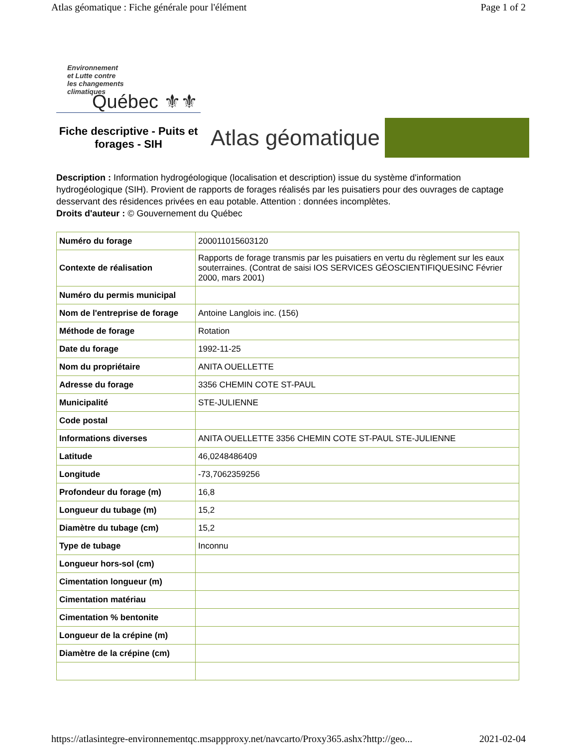Atlas géomatique : Fiche générale pour l'élément Page 1 of 2
Environnement
et Lutte contre
les changements
climatiques
Québec ⚜⚜
Fiche descriptive - Puits et forages - SIH
Atlas géomatique
Description : Information hydrogéologique (localisation et description) issue du système d'information hydrogéologique (SIH). Provient de rapports de forages réalisés par les puisatiers pour des ouvrages de captage desservant des résidences privées en eau potable. Attention : données incomplètes.
Droits d'auteur : © Gouvernement du Québec
| Numéro du forage | 200011015603120 |
| Contexte de réalisation | Rapports de forage transmis par les puisatiers en vertu du règlement sur les eaux souterraines. (Contrat de saisi IOS SERVICES GÉOSCIENTIFIQUESINC Février 2000, mars 2001) |
| Numéro du permis municipal | |
| Nom de l'entreprise de forage | Antoine Langlois inc. (156) |
| Méthode de forage | Rotation |
| Date du forage | 1992-11-25 |
| Nom du propriétaire | ANITA OUELLETTE |
| Adresse du forage | 3356 CHEMIN COTE ST-PAUL |
| Municipalité | STE-JULIENNE |
| Code postal | |
| Informations diverses | ANITA OUELLETTE 3356 CHEMIN COTE ST-PAUL STE-JULIENNE |
| Latitude | 46,0248486409 |
| Longitude | -73,7062359256 |
| Profondeur du forage (m) | 16,8 |
| Longueur du tubage (m) | 15,2 |
| Diamètre du tubage (cm) | 15,2 |
| Type de tubage | Inconnu |
| Longueur hors-sol (cm) | |
| Cimentation longueur (m) | |
| Cimentation matériau | |
| Cimentation % bentonite | |
| Longueur de la crépine (m) | |
| Diamètre de la crépine (cm) | |
https://atlasintegre-environnementqc.msappproxy.net/navcarto/Proxy365.ashx?http://geo... 2021-02-04